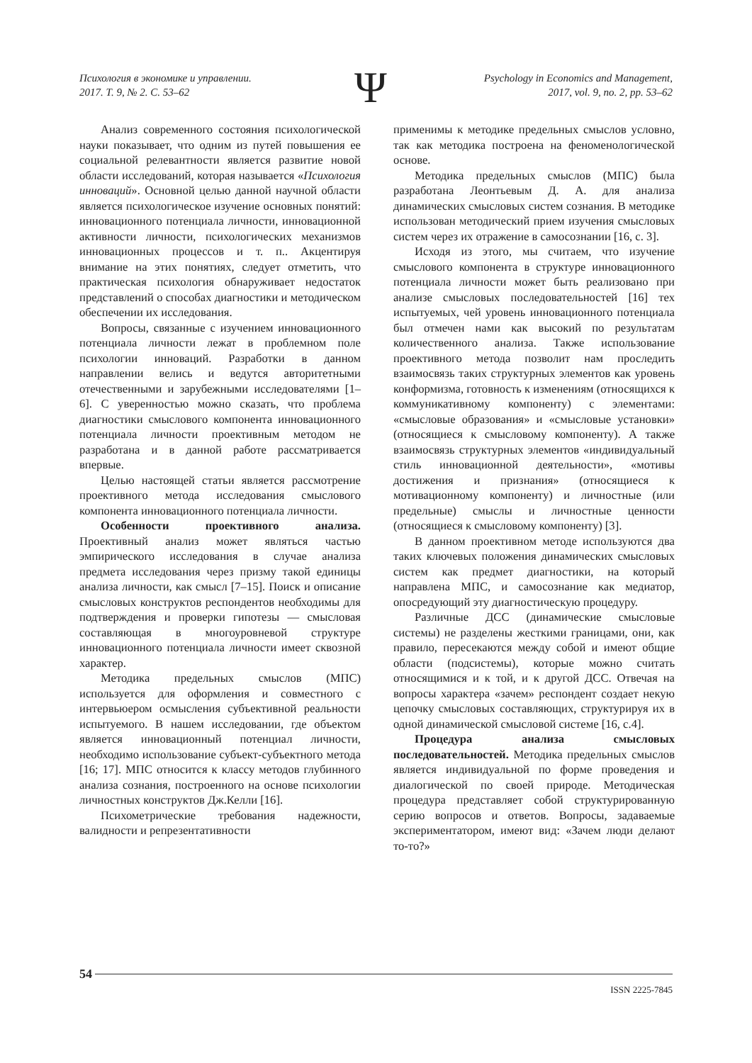Психология в экономике и управлении.
2017. Т. 9, № 2. С. 53–62
Psychology in Economics and Management,
2017, vol. 9, no. 2, pp. 53–62
Ψ
Анализ современного состояния психологической науки показывает, что одним из путей повышения ее социальной релевантности является развитие новой области исследований, которая называется «Психология инноваций». Основной целью данной научной области является психологическое изучение основных понятий: инновационного потенциала личности, инновационной активности личности, психологических механизмов инновационных процессов и т. п.. Акцентируя внимание на этих понятиях, следует отметить, что практическая психология обнаруживает недостаток представлений о способах диагностики и методическом обеспечении их исследования.
Вопросы, связанные с изучением инновационного потенциала личности лежат в проблемном поле психологии инноваций. Разработки в данном направлении велись и ведутся авторитетными отечественными и зарубежными исследователями [1–6]. С уверенностью можно сказать, что проблема диагностики смыслового компонента инновационного потенциала личности проективным методом не разработана и в данной работе рассматривается впервые.
Целью настоящей статьи является рассмотрение проективного метода исследования смыслового компонента инновационного потенциала личности.
Особенности проективного анализа. Проективный анализ может являться частью эмпирического исследования в случае анализа предмета исследования через призму такой единицы анализа личности, как смысл [7–15]. Поиск и описание смысловых конструктов респондентов необходимы для подтверждения и проверки гипотезы — смысловая составляющая в многоуровневой структуре инновационного потенциала личности имеет сквозной характер.
Методика предельных смыслов (МПС) используется для оформления и совместного с интервьюером осмысления субъективной реальности испытуемого. В нашем исследовании, где объектом является инновационный потенциал личности, необходимо использование субъект-субъектного метода [16; 17]. МПС относится к классу методов глубинного анализа сознания, построенного на основе психологии личностных конструктов Дж.Келли [16].
Психометрические требования надежности, валидности и репрезентативности
применимы к методике предельных смыслов условно, так как методика построена на феноменологической основе.
Методика предельных смыслов (МПС) была разработана Леонтьевым Д. А. для анализа динамических смысловых систем сознания. В методике использован методический прием изучения смысловых систем через их отражение в самосознании [16, с. 3].
Исходя из этого, мы считаем, что изучение смыслового компонента в структуре инновационного потенциала личности может быть реализовано при анализе смысловых последовательностей [16] тех испытуемых, чей уровень инновационного потенциала был отмечен нами как высокий по результатам количественного анализа. Также использование проективного метода позволит нам проследить взаимосвязь таких структурных элементов как уровень конформизма, готовность к изменениям (относящихся к коммуникативному компоненту) с элементами: «смысловые образования» и «смысловые установки» (относящиеся к смысловому компоненту). А также взаимосвязь структурных элементов «индивидуальный стиль инновационной деятельности», «мотивы достижения и признания» (относящиеся к мотивационному компоненту) и личностные (или предельные) смыслы и личностные ценности (относящиеся к смысловому компоненту) [3].
В данном проективном методе используются два таких ключевых положения динамических смысловых систем как предмет диагностики, на который направлена МПС, и самосознание как медиатор, опосредующий эту диагностическую процедуру.
Различные ДСС (динамические смысловые системы) не разделены жесткими границами, они, как правило, пересекаются между собой и имеют общие области (подсистемы), которые можно считать относящимися и к той, и к другой ДСС. Отвечая на вопросы характера «зачем» респондент создает некую цепочку смысловых составляющих, структурируя их в одной динамической смысловой системе [16, с.4].
Процедура анализа смысловых последовательностей. Методика предельных смыслов является индивидуальной по форме проведения и диалогической по своей природе. Методическая процедура представляет собой структурированную серию вопросов и ответов. Вопросы, задаваемые экспериментатором, имеют вид: «Зачем люди делают то-то?»
54
ISSN 2225-7845